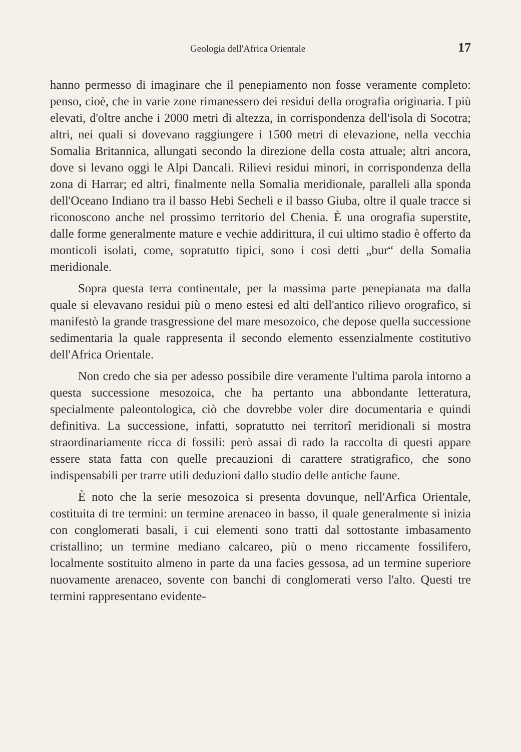Geologia dell'Africa Orientale 17
hanno permesso di imaginare che il penepiamento non fosse veramente completo: penso, cioè, che in varie zone rimanessero dei residui della orografia originaria. I più elevati, d'oltre anche i 2000 metri di altezza, in corrispondenza dell'isola di Socotra; altri, nei quali si dovevano raggiungere i 1500 metri di elevazione, nella vecchia Somalia Britannica, allungati secondo la direzione della costa attuale; altri ancora, dove si levano oggi le Alpi Dancali. Rilievi residui minori, in corrispondenza della zona di Harrar; ed altri, finalmente nella Somalia meridionale, paralleli alla sponda dell'Oceano Indiano tra il basso Hebi Secheli e il basso Giuba, oltre il quale tracce si riconoscono anche nel prossimo territorio del Chenia. È una orografia superstite, dalle forme generalmente mature e vechie addirittura, il cui ultimo stadio è offerto da monticoli isolati, come, sopratutto tipici, sono i cosi detti „bur“ della Somalia meridionale.
Sopra questa terra continentale, per la massima parte penepianata ma dalla quale si elevavano residui più o meno estesi ed alti dell'antico rilievo orografico, si manifestò la grande trasgressione del mare mesozoico, che depose quella successione sedimentaria la quale rappresenta il secondo elemento essenzialmente costitutivo dell'Africa Orientale.
Non credo che sia per adesso possibile dire veramente l'ultima parola intorno a questa successione mesozoica, che ha pertanto una abbondante letteratura, specialmente paleontologica, ciò che dovrebbe voler dire documentaria e quindi definitiva. La successione, infatti, sopratutto nei territorî meridionali si mostra straordinariamente ricca di fossili: però assai di rado la raccolta di questi appare essere stata fatta con quelle precauzioni di carattere stratigrafico, che sono indispensabili per trarre utili deduzioni dallo studio delle antiche faune.
È noto che la serie mesozoica si presenta dovunque, nell'Arfica Orientale, costituita di tre termini: un termine arenaceo in basso, il quale generalmente si inizia con conglomerati basali, i cui elementi sono tratti dal sottostante imbasamento cristallino; un termine mediano calcareo, più o meno riccamente fossilifero, localmente sostituito almeno in parte da una facies gessosa, ad un termine superiore nuovamente arenaceo, sovente con banchi di conglomerati verso l'alto. Questi tre termini rappresentano evidente-